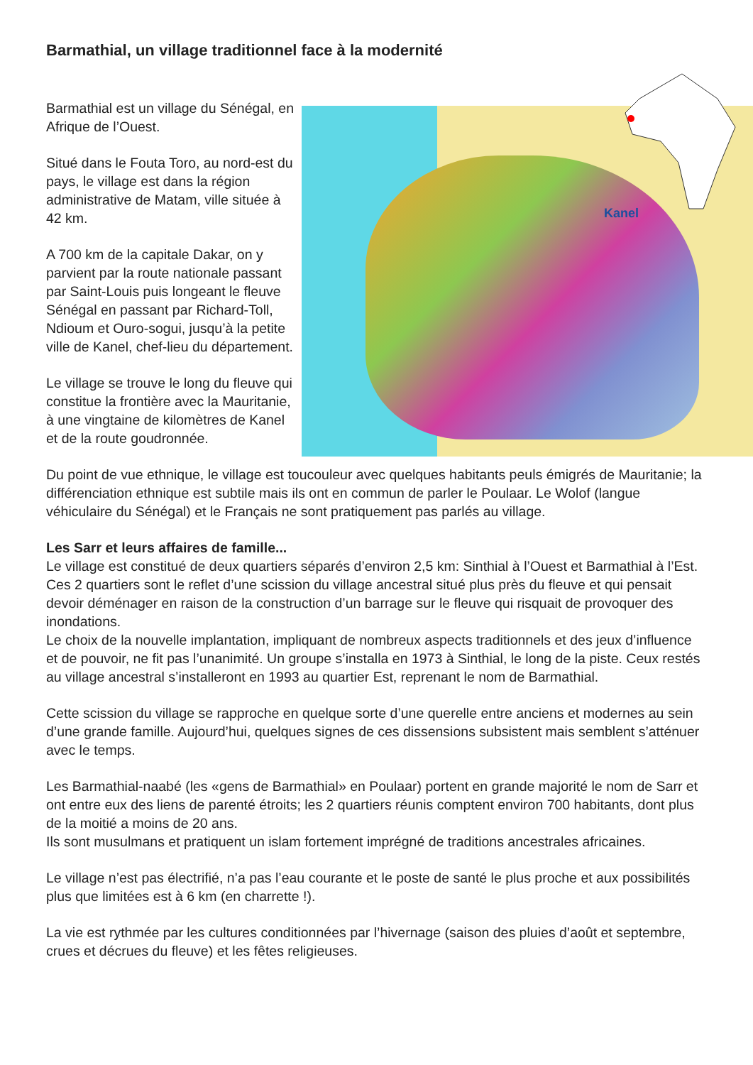Barmathial, un village traditionnel face à la modernité
Kanel
Barmathial est un village du Sénégal, en Afrique de l’Ouest.
Situé dans le Fouta Toro, au nord-est du pays, le village est dans la région administrative de Matam, ville située à 42 km.
A 700 km de la capitale Dakar, on y parvient par la route nationale passant par Saint-Louis puis longeant le fleuve Sénégal en passant par Richard-Toll, Ndioum et Ouro-sogui, jusqu’à la petite ville de Kanel, chef-lieu du département.
Le village se trouve le long du fleuve qui constitue la frontière avec la Mauritanie, à une vingtaine de kilomètres de Kanel et de la route goudronnée.
Du point de vue ethnique, le village est toucouleur avec quelques habitants peuls émigrés de Mauritanie; la différenciation ethnique est subtile mais ils ont en commun de parler le Poulaar. Le Wolof (langue véhiculaire du Sénégal) et le Français ne sont pratiquement pas parlés au village.
Les Sarr et leurs affaires de famille...
Le village est constitué de deux quartiers séparés d’environ 2,5 km: Sinthial à l’Ouest et Barmathial à l’Est. Ces 2 quartiers sont le reflet d’une scission du village ancestral situé plus près du fleuve et qui pensait devoir déménager en raison de la construction d’un barrage sur le fleuve qui risquait de provoquer des inondations.
Le choix de la nouvelle implantation, impliquant de nombreux aspects traditionnels et des jeux d’influence et de pouvoir, ne fit pas l’unanimité. Un groupe s’installa en 1973 à Sinthial, le long de la piste. Ceux restés au village ancestral s’installeront en 1993 au quartier Est, reprenant le nom de Barmathial.
Cette scission du village se rapproche en quelque sorte d’une querelle entre anciens et modernes au sein d’une grande famille. Aujourd’hui, quelques signes de ces dissensions subsistent mais semblent s’atténuer avec le temps.
Les Barmathial-naabé (les «gens de Barmathial» en Poulaar) portent en grande majorité le nom de Sarr et ont entre eux des liens de parenté étroits; les 2 quartiers réunis comptent environ 700 habitants, dont plus de la moitié a moins de 20 ans.
Ils sont musulmans et pratiquent un islam fortement imprégné de traditions ancestrales africaines.
Le village n’est pas électrifié, n’a pas l’eau courante et le poste de santé le plus proche et aux possibilités plus que limitées est à 6 km (en charrette !).
La vie est rythmée par les cultures conditionnées par l’hivernage (saison des pluies d’août et septembre, crues et décrues du fleuve) et les fêtes religieuses.